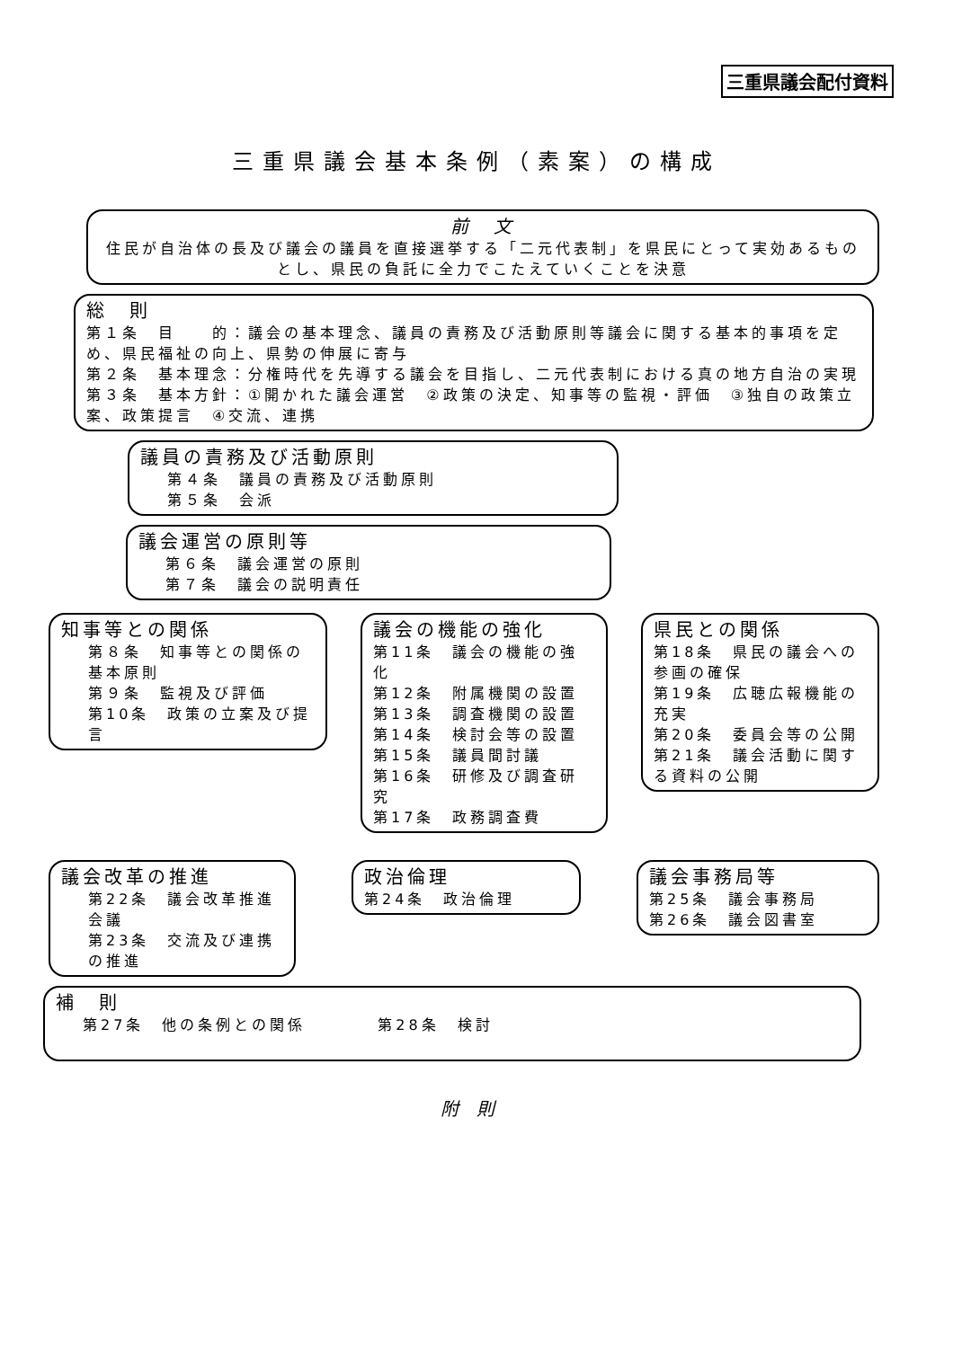三重県議会配付資料
三重県議会基本条例（素案）の構成
前　文
住民が自治体の長及び議会の議員を直接選挙する「二元代表制」を県民にとって実効あるものとし、県民の負託に全力でこたえていくことを決意
総　則
第１条　目　　的：議会の基本理念、議員の責務及び活動原則等議会に関する基本的事項を定め、県民福祉の向上、県勢の伸展に寄与
第２条　基本理念：分権時代を先導する議会を目指し、二元代表制における真の地方自治の実現
第３条　基本方針：①開かれた議会運営　②政策の決定、知事等の監視・評価　③独自の政策立案、政策提言　④交流、連携
議員の責務及び活動原則
第４条　議員の責務及び活動原則
第５条　会派
議会運営の原則等
第６条　議会運営の原則
第７条　議会の説明責任
知事等との関係
第８条　知事等との関係の基本原則
第９条　監視及び評価
第10条　政策の立案及び提言
議会の機能の強化
第11条　議会の機能の強化
第12条　附属機関の設置
第13条　調査機関の設置
第14条　検討会等の設置
第15条　議員間討議
第16条　研修及び調査研究
第17条　政務調査費
県民との関係
第18条　県民の議会への参画の確保
第19条　広聴広報機能の充実
第20条　委員会等の公開
第21条　議会活動に関する資料の公開
議会改革の推進
第22条　議会改革推進会議
第23条　交流及び連携の推進
政治倫理
第24条　政治倫理
議会事務局等
第25条　議会事務局
第26条　議会図書室
補　則
第27条　他の条例との関係　　　　第28条　検討
附則